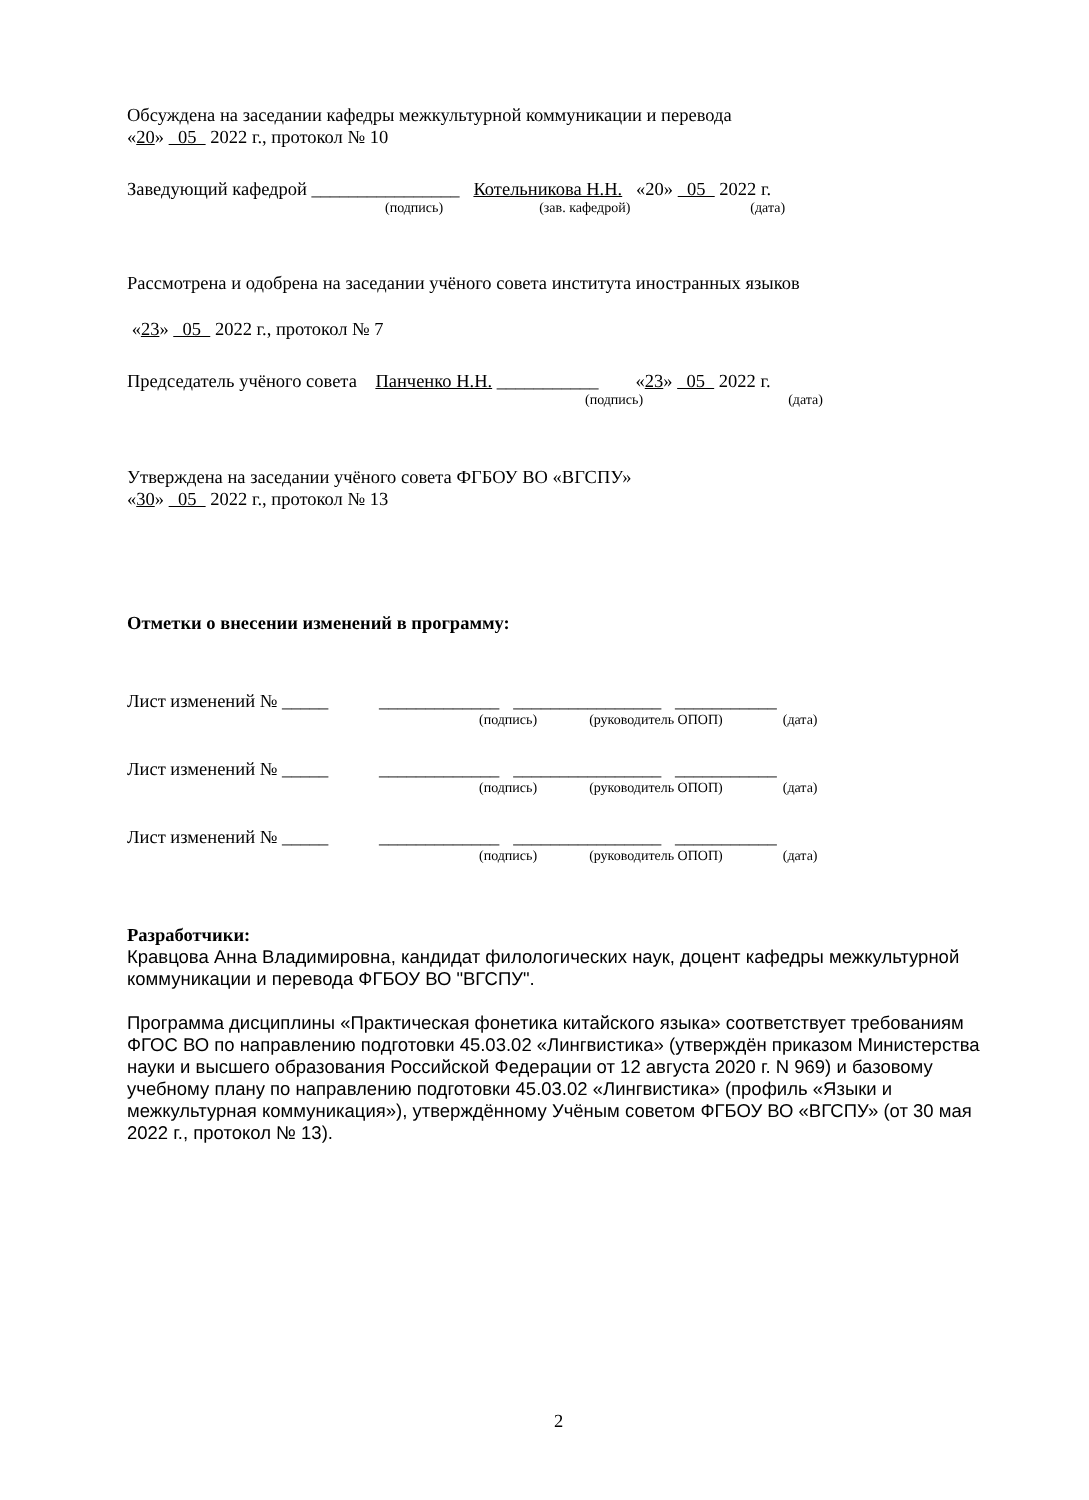Обсуждена на заседании кафедры межкультурной коммуникации и перевода
«20» 05 2022 г., протокол № 10
Заведующий кафедрой ________________ Котельникова Н.Н. «20» 05 2022 г.
(подпись) (зав. кафедрой) (дата)
Рассмотрена и одобрена на заседании учёного совета института иностранных языков
«23» 05 2022 г., протокол № 7
Председатель учёного совета Панченко Н.Н. ___________ «23» 05 2022 г.
(подпись) (дата)
Утверждена на заседании учёного совета ФГБОУ ВО «ВГСПУ»
«30» 05 2022 г., протокол № 13
Отметки о внесении изменений в программу:
Лист изменений № _____ _____________ ________________ ___________
(подпись) (руководитель ОПОП) (дата)
Лист изменений № _____ _____________ ________________ ___________
(подпись) (руководитель ОПОП) (дата)
Лист изменений № _____ _____________ ________________ ___________
(подпись) (руководитель ОПОП) (дата)
Разработчики:
Кравцова Анна Владимировна, кандидат филологических наук, доцент кафедры межкультурной коммуникации и перевода ФГБОУ ВО "ВГСПУ".
Программа дисциплины «Практическая фонетика китайского языка» соответствует требованиям ФГОС ВО по направлению подготовки 45.03.02 «Лингвистика» (утверждён приказом Министерства науки и высшего образования Российской Федерации от 12 августа 2020 г. N 969) и базовому учебному плану по направлению подготовки 45.03.02 «Лингвистика» (профиль «Языки и межкультурная коммуникация»), утверждённому Учёным советом ФГБОУ ВО «ВГСПУ» (от 30 мая 2022 г., протокол № 13).
2